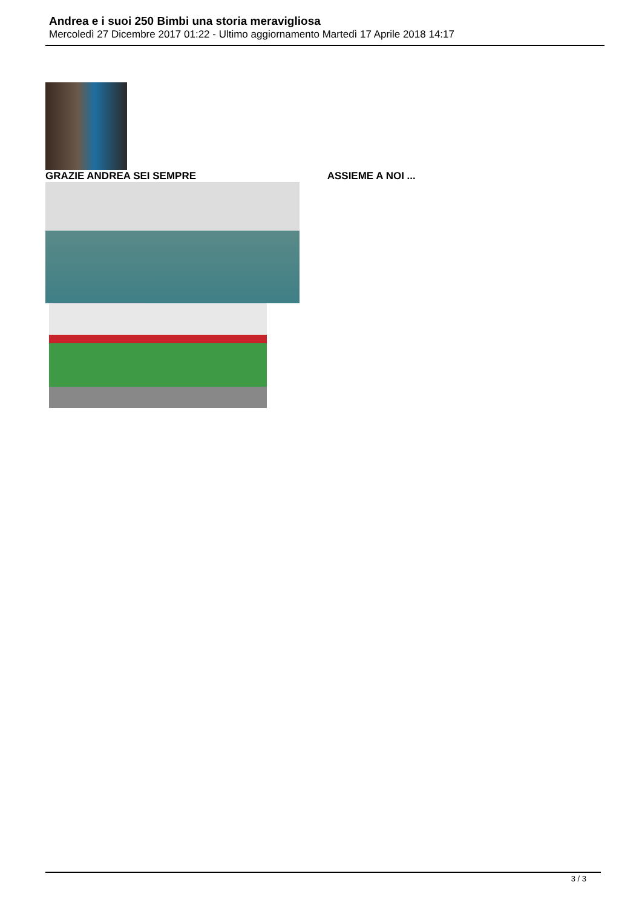Andrea e i suoi 250 Bimbi una storia meravigliosa
Mercoledì 27 Dicembre 2017 01:22 - Ultimo aggiornamento Martedì 17 Aprile 2018 14:17
GRAZIE ANDREA SEI SEMPRE ASSIEME A NOI ...
3 / 3